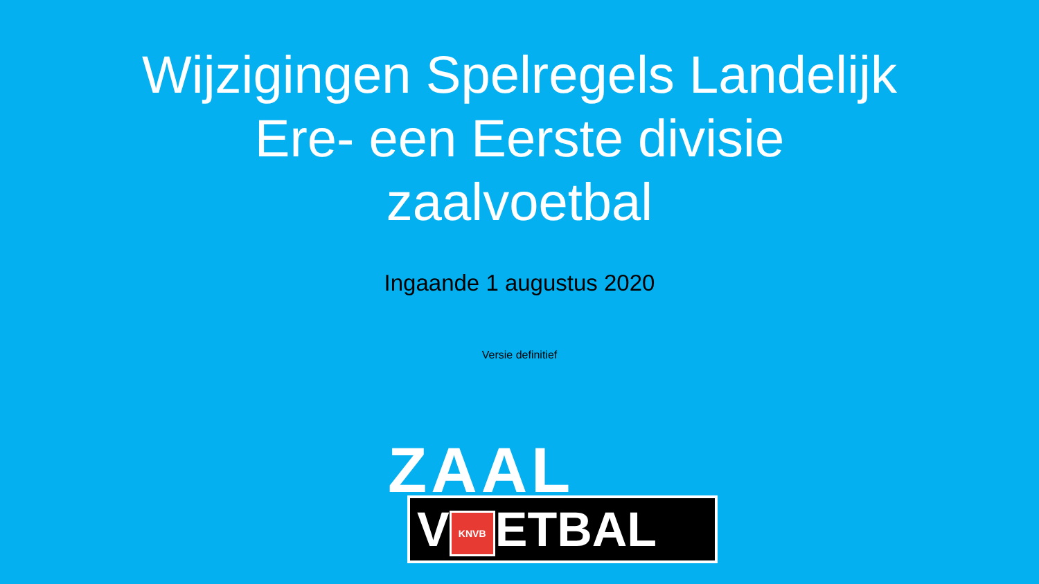Wijzigingen Spelregels Landelijk
Ere- een Eerste divisie
zaalvoetbal
Ingaande 1 augustus 2020
Versie definitief
ZAAL
V KNVB ETBAL